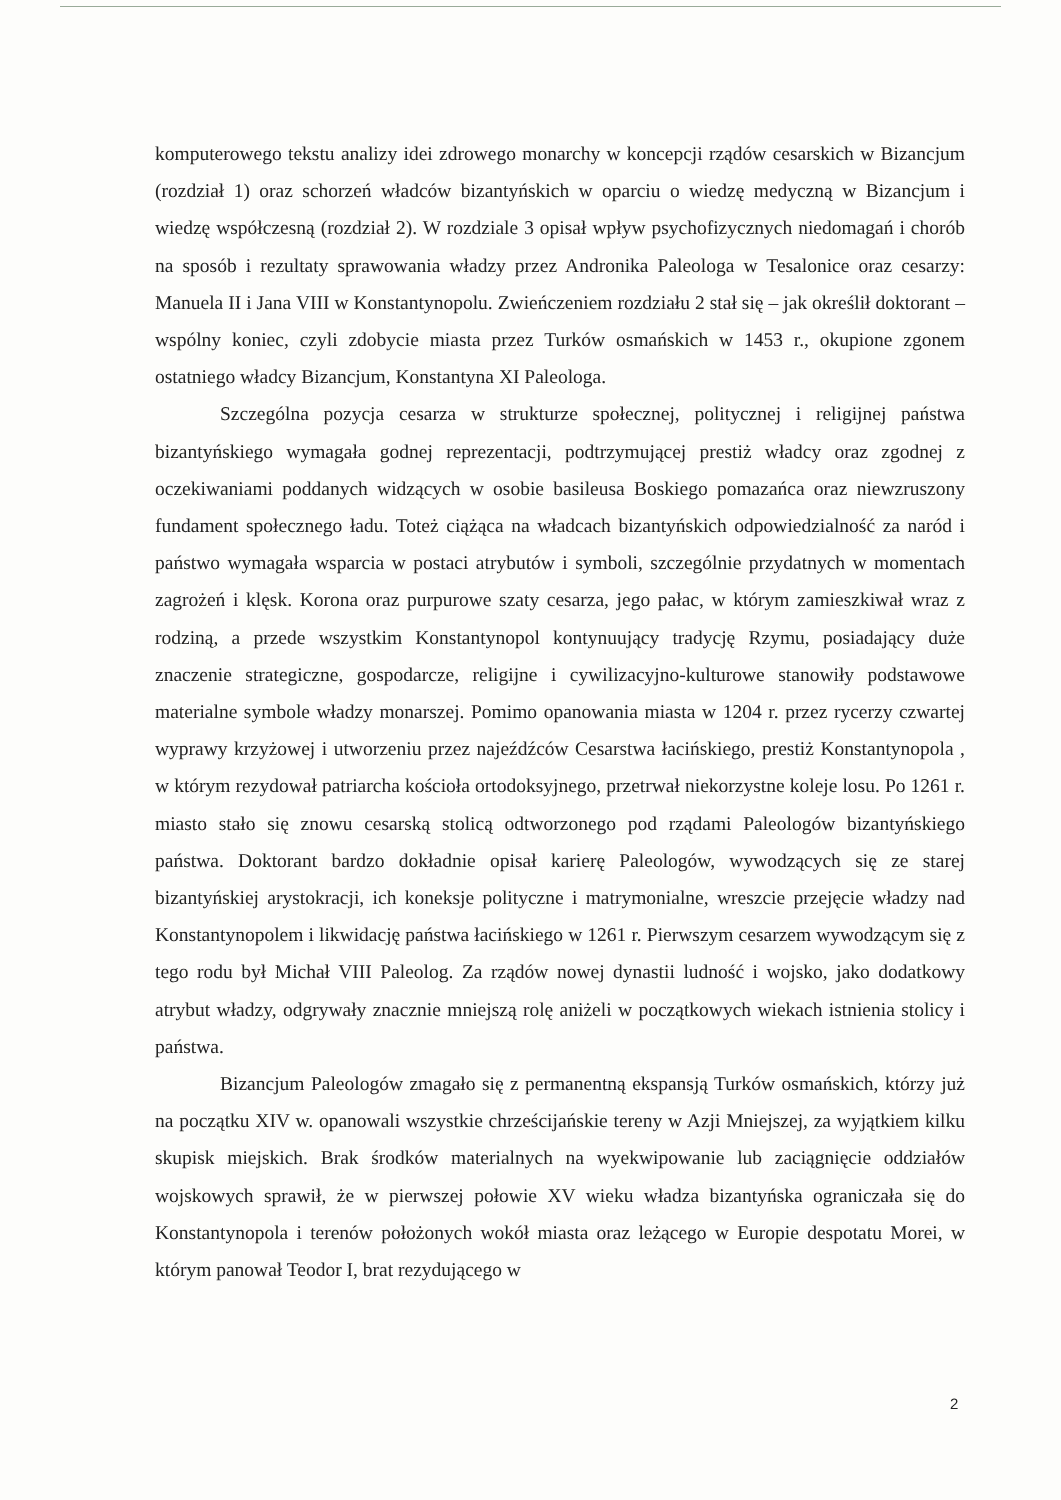komputerowego tekstu analizy idei zdrowego monarchy w koncepcji rządów cesarskich w Bizancjum (rozdział 1) oraz schorzeń władców bizantyńskich w oparciu o wiedzę medyczną w Bizancjum i wiedzę współczesną (rozdział 2). W rozdziale 3 opisał wpływ psychofizycznych niedomagań i chorób na sposób i rezultaty sprawowania władzy przez Andronika Paleologa w Tesalonice oraz cesarzy: Manuela II i Jana VIII w Konstantynopolu. Zwieńczeniem rozdziału 2 stał się – jak określił doktorant – wspólny koniec, czyli zdobycie miasta przez Turków osmańskich w 1453 r., okupione zgonem ostatniego władcy Bizancjum, Konstantyna XI Paleologa.
Szczególna pozycja cesarza w strukturze społecznej, politycznej i religijnej państwa bizantyńskiego wymagała godnej reprezentacji, podtrzymującej prestiż władcy oraz zgodnej z oczekiwaniami poddanych widzących w osobie basileusa Boskiego pomazańca oraz niewzruszony fundament społecznego ładu. Toteż ciążąca na władcach bizantyńskich odpowiedzialność za naród i państwo wymagała wsparcia w postaci atrybutów i symboli, szczególnie przydatnych w momentach zagrożeń i klęsk. Korona oraz purpurowe szaty cesarza, jego pałac, w którym zamieszkiwał wraz z rodziną, a przede wszystkim Konstantynopol kontynuujący tradycję Rzymu, posiadający duże znaczenie strategiczne, gospodarcze, religijne i cywilizacyjno-kulturowe stanowiły podstawowe materialne symbole władzy monarszej. Pomimo opanowania miasta w 1204 r. przez rycerzy czwartej wyprawy krzyżowej i utworzeniu przez najeźdźców Cesarstwa łacińskiego, prestiż Konstantynopola , w którym rezydował patriarcha kościoła ortodoksyjnego, przetrwał niekorzystne koleje losu. Po 1261 r. miasto stało się znowu cesarską stolicą odtworzonego pod rządami Paleologów bizantyńskiego państwa. Doktorant bardzo dokładnie opisał karierę Paleologów, wywodzących się ze starej bizantyńskiej arystokracji, ich koneksje polityczne i matrymonialne, wreszcie przejęcie władzy nad Konstantynopolem i likwidację państwa łacińskiego w 1261 r. Pierwszym cesarzem wywodzącym się z tego rodu był Michał VIII Paleolog. Za rządów nowej dynastii ludność i wojsko, jako dodatkowy atrybut władzy, odgrywały znacznie mniejszą rolę aniżeli w początkowych wiekach istnienia stolicy i państwa.
Bizancjum Paleologów zmagało się z permanentną ekspansją Turków osmańskich, którzy już na początku XIV w. opanowali wszystkie chrześcijańskie tereny w Azji Mniejszej, za wyjątkiem kilku skupisk miejskich. Brak środków materialnych na wyekwipowanie lub zaciągnięcie oddziałów wojskowych sprawił, że w pierwszej połowie XV wieku władza bizantyńska ograniczała się do Konstantynopola i terenów położonych wokół miasta oraz leżącego w Europie despotatu Morei, w którym panował Teodor I, brat rezydującego w
2